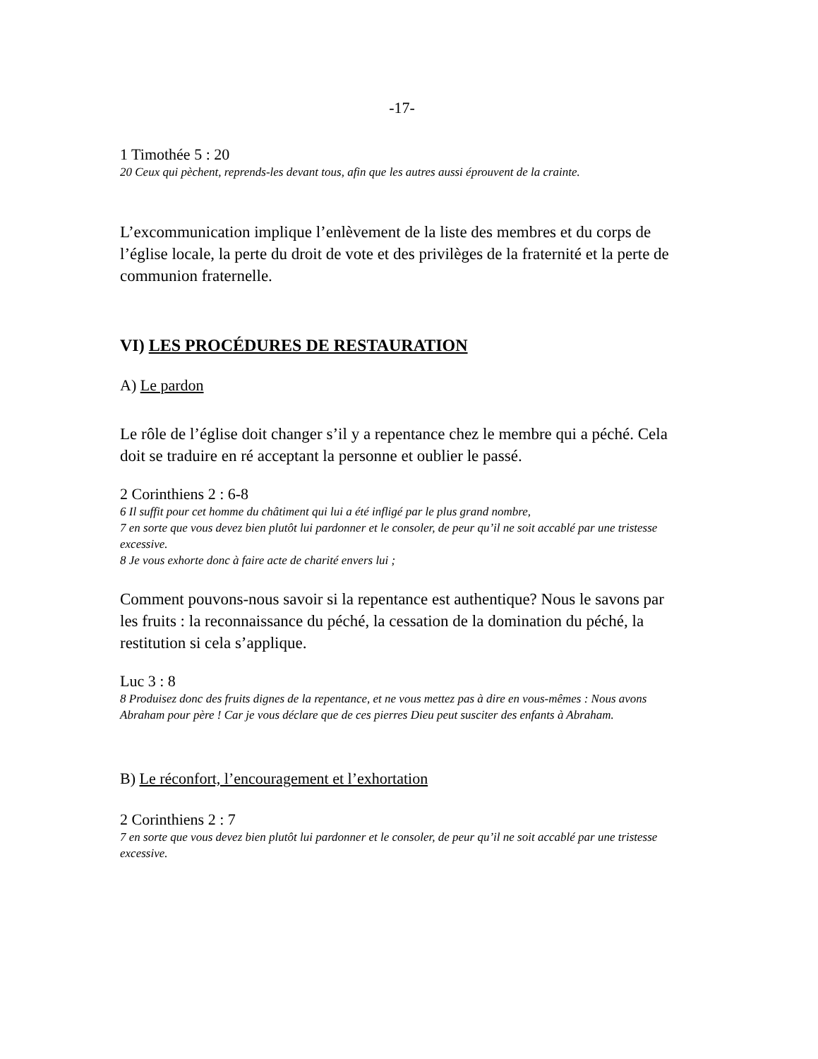-17-
1 Timothée 5 : 20
20 Ceux qui pèchent, reprends-les devant tous, afin que les autres aussi éprouvent de la crainte.
L’excommunication implique l’enlèvement de la liste des membres et du corps de l’église locale, la perte du droit de vote et des privilèges de la fraternité et la perte de communion fraternelle.
VI) LES PROCÉDURES DE RESTAURATION
A) Le pardon
Le rôle de l’église doit changer s’il y a repentance chez le membre qui a péché. Cela doit se traduire en ré acceptant la personne et oublier le passé.
2 Corinthiens 2 : 6-8
6 Il suffit pour cet homme du châtiment qui lui a été infligé par le plus grand nombre,
7 en sorte que vous devez bien plutôt lui pardonner et le consoler, de peur qu’il ne soit accablé par une tristesse excessive.
8 Je vous exhorte donc à faire acte de charité envers lui ;
Comment pouvons-nous savoir si la repentance est authentique? Nous le savons par les fruits : la reconnaissance du péché, la cessation de la domination du péché, la restitution si cela s’applique.
Luc 3 : 8
8 Produisez donc des fruits dignes de la repentance, et ne vous mettez pas à dire en vous-mêmes : Nous avons Abraham pour père ! Car je vous déclare que de ces pierres Dieu peut susciter des enfants à Abraham.
B) Le réconfort, l’encouragement et l’exhortation
2 Corinthiens 2 : 7
7 en sorte que vous devez bien plutôt lui pardonner et le consoler, de peur qu’il ne soit accablé par une tristesse excessive.